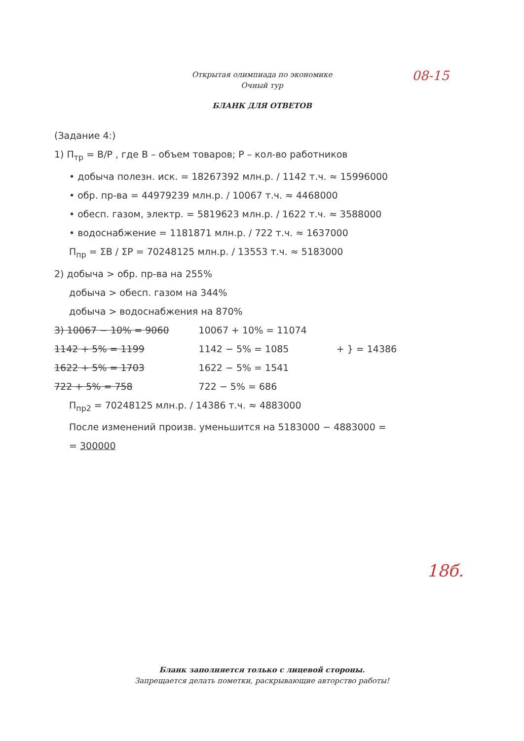Открытая олимпиада по экономике
Очный тур
08-15
БЛАНК ДЛЯ ОТВЕТОВ
(Задание 4:)
1) П<sub>тр</sub> = B/P , где B – объем товаров; P – кол-во работников
• добыча полезн. иск. = 18267392 млн.р. / 1142 т.ч. ≈ 15996000
• обр. пр-ва = 44979239 млн.р. / 10067 т.ч. ≈ 4468000
• обесп. газом, электр. = 5819623 млн.р. / 1622 т.ч. ≈ 3588000
• водоснабжение = 1181871 млн.р. / 722 т.ч. ≈ 1637000
П<sub>пр</sub> = ΣB / ΣP = 70248125 млн.р. / 13553 т.ч. ≈ 5183000
2) добыча > обр. пр-ва на 255%
добыча > обесп. газом на 344%
добыча > водоснабжения на 870%
3) 10067 − 10% = 9060
1142 + 5% = 1199
1622 + 5% = 1703
722 + 5% = 758
10067 + 10% = 11074
1142 − 5% = 1085
1622 − 5% = 1541
722 − 5% = 686
+ } = 14386
П<sub>пр2</sub> = 70248125 млн.р. / 14386 т.ч. ≈ 4883000
После изменений произв. уменьшится на 5183000 − 4883000 =
= 300000
18б.
Бланк заполняется только с лицевой стороны.
Запрещается делать пометки, раскрывающие авторство работы!